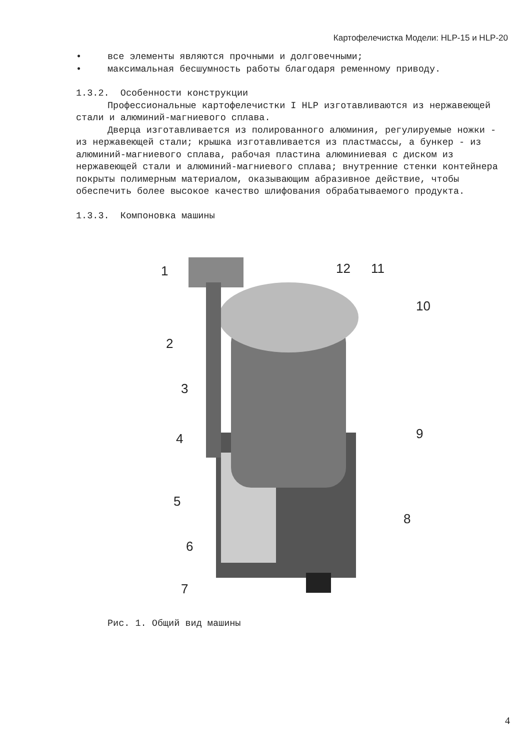Картофелечистка Модели: HLP-15 и HLP-20
• все элементы являются прочными и долговечными;
• максимальная бесшумность работы благодаря ременному приводу.
1.3.2. Особенности конструкции
Профессиональные картофелечистки I HLP изготавливаются из нержавеющей стали и алюминий-магниевого сплава.
Дверца изготавливается из полированного алюминия, регулируемые ножки - из нержавеющей стали; крышка изготавливается из пластмассы, а бункер - из алюминий-магниевого сплава, рабочая пластина алюминиевая с диском из нержавеющей стали и алюминий-магниевого сплава; внутренние стенки контейнера покрыты полимерным материалом, оказывающим абразивное действие, чтобы обеспечить более высокое качество шлифования обрабатываемого продукта.
1.3.3. Компоновка машины
1 12 11
10
2
3
4 9
5
8
6
7
Рис. 1. Общий вид машины
4